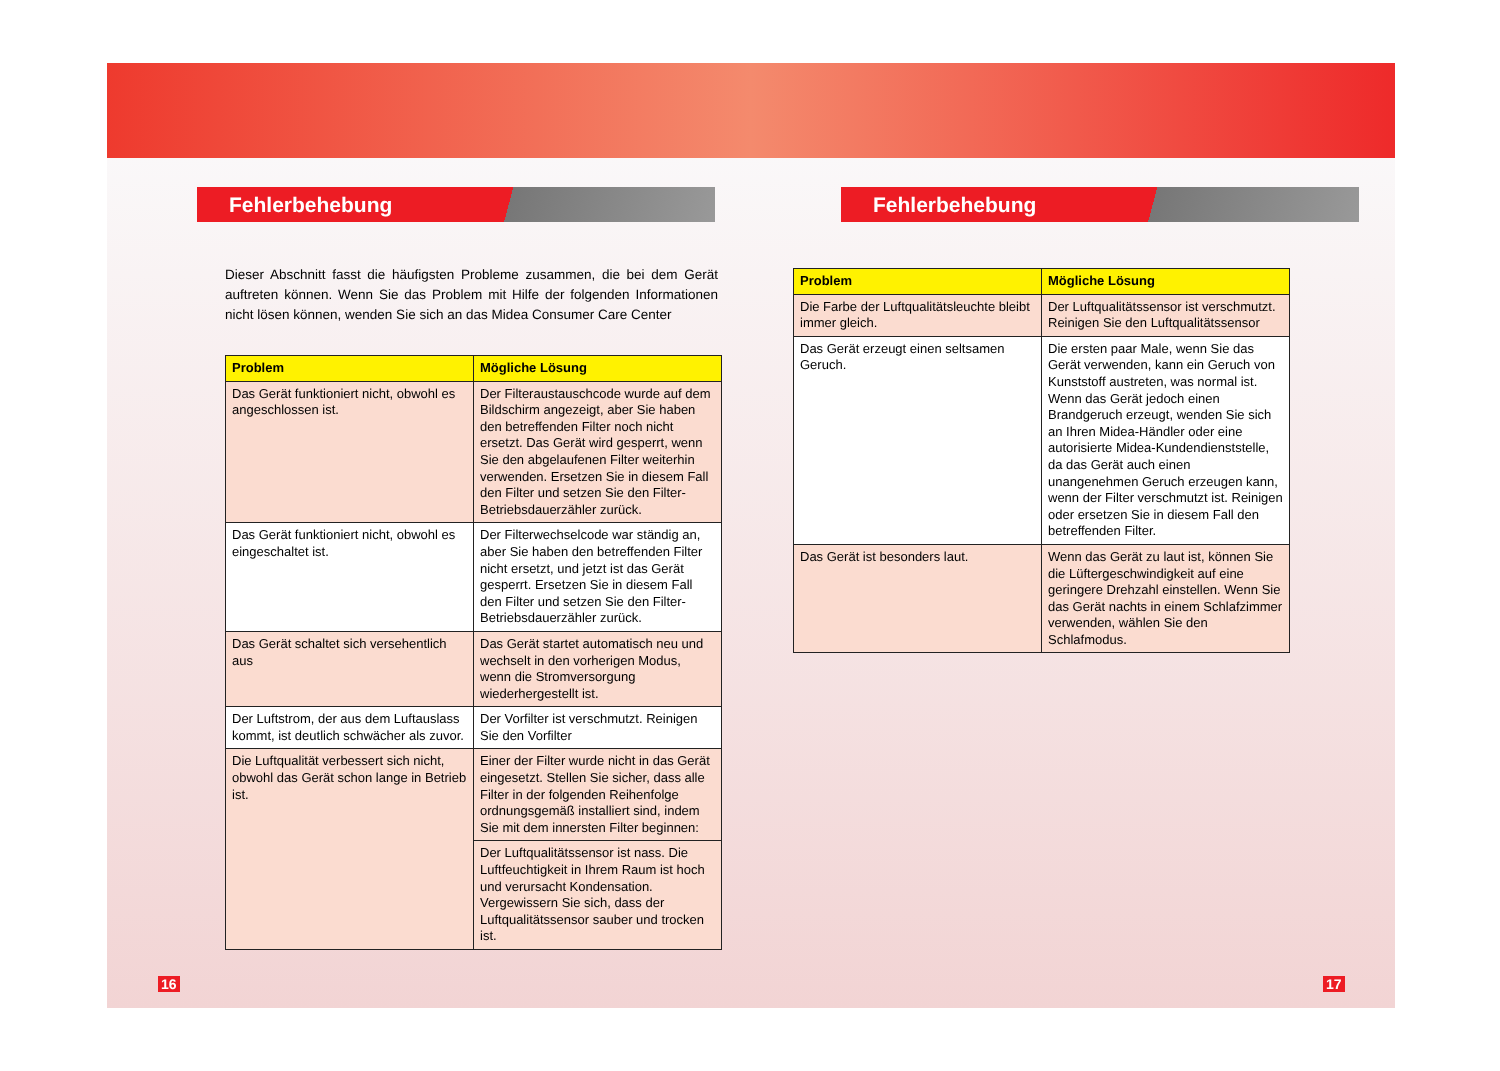Fehlerbehebung
Dieser Abschnitt fasst die häufigsten Probleme zusammen, die bei dem Gerät auftreten können. Wenn Sie das Problem mit Hilfe der folgenden Informationen nicht lösen können, wenden Sie sich an das Midea Consumer Care Center
| Problem | Mögliche Lösung |
| --- | --- |
| Das Gerät funktioniert nicht, obwohl es angeschlossen ist. | Der Filteraustauschcode wurde auf dem Bildschirm angezeigt, aber Sie haben den betreffenden Filter noch nicht ersetzt. Das Gerät wird gesperrt, wenn Sie den abgelaufenen Filter weiterhin verwenden. Ersetzen Sie in diesem Fall den Filter und setzen Sie den Filter-Betriebsdauerzähler zurück. |
| Das Gerät funktioniert nicht, obwohl es eingeschaltet ist. | Der Filterwechselcode war ständig an, aber Sie haben den betreffenden Filter nicht ersetzt, und jetzt ist das Gerät gesperrt. Ersetzen Sie in diesem Fall den Filter und setzen Sie den Filter-Betriebsdauerzähler zurück. |
| Das Gerät schaltet sich versehentlich aus | Das Gerät startet automatisch neu und wechselt in den vorherigen Modus, wenn die Stromversorgung wiederhergestellt ist. |
| Der Luftstrom, der aus dem Luftauslass kommt, ist deutlich schwächer als zuvor. | Der Vorfilter ist verschmutzt. Reinigen Sie den Vorfilter |
| Die Luftqualität verbessert sich nicht, obwohl das Gerät schon lange in Betrieb ist. | Einer der Filter wurde nicht in das Gerät eingesetzt. Stellen Sie sicher, dass alle Filter in der folgenden Reihenfolge ordnungsgemäß installiert sind, indem Sie mit dem innersten Filter beginnen: |
| | Der Luftqualitätssensor ist nass. Die Luftfeuchtigkeit in Ihrem Raum ist hoch und verursacht Kondensation. Vergewissern Sie sich, dass der Luftqualitätssensor sauber und trocken ist. |
16
Fehlerbehebung
| Problem | Mögliche Lösung |
| --- | --- |
| Die Farbe der Luftqualitätsleuchte bleibt immer gleich. | Der Luftqualitätssensor ist verschmutzt. Reinigen Sie den Luftqualitätssensor |
| Das Gerät erzeugt einen seltsamen Geruch. | Die ersten paar Male, wenn Sie das Gerät verwenden, kann ein Geruch von Kunststoff austreten, was normal ist. Wenn das Gerät jedoch einen Brandgeruch erzeugt, wenden Sie sich an Ihren Midea-Händler oder eine autorisierte Midea-Kundendienststelle, da das Gerät auch einen unangenehmen Geruch erzeugen kann, wenn der Filter verschmutzt ist. Reinigen oder ersetzen Sie in diesem Fall den betreffenden Filter. |
| Das Gerät ist besonders laut. | Wenn das Gerät zu laut ist, können Sie die Lüftergeschwindigkeit auf eine geringere Drehzahl einstellen. Wenn Sie das Gerät nachts in einem Schlafzimmer verwenden, wählen Sie den Schlafmodus. |
17